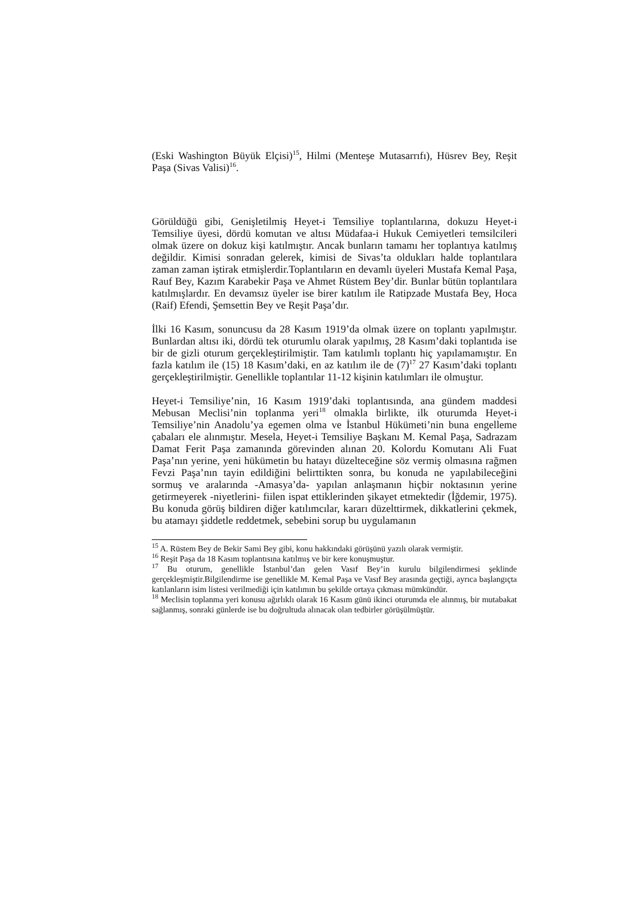(Eski Washington Büyük Elçisi)<sup>15</sup>, Hilmi (Menteşe Mutasarrıfı), Hüsrev Bey, Reşit Paşa (Sivas Valisi)<sup>16</sup>.
Görüldüğü gibi, Genişletilmiş Heyet-i Temsiliye toplantılarına, dokuzu Heyet-i Temsiliye üyesi, dördü komutan ve altısı Müdafaa-i Hukuk Cemiyetleri temsilcileri olmak üzere on dokuz kişi katılmıştır. Ancak bunların tamamı her toplantıya katılmış değildir. Kimisi sonradan gelerek, kimisi de Sivas’ta oldukları halde toplantılara zaman zaman iştirak etmişlerdir.Toplantıların en devamlı üyeleri Mustafa Kemal Paşa, Rauf Bey, Kazım Karabekir Paşa ve Ahmet Rüstem Bey’dir. Bunlar bütün toplantılara katılmışlardır. En devamsız üyeler ise birer katılım ile Ratipzade Mustafa Bey, Hoca (Raif) Efendi, Şemsettin Bey ve Reşit Paşa’dır.
İlki 16 Kasım, sonuncusu da 28 Kasım 1919’da olmak üzere on toplantı yapılmıştır. Bunlardan altısı iki, dördü tek oturumlu olarak yapılmış, 28 Kasım’daki toplantıda ise bir de gizli oturum gerçekleştirilmiştir. Tam katılımlı toplantı hiç yapılamamıştır. En fazla katılım ile (15) 18 Kasım’daki, en az katılım ile de (7)<sup>17</sup> 27 Kasım’daki toplantı gerçekleştirilmiştir. Genellikle toplantılar 11-12 kişinin katılımları ile olmuştur.
Heyet-i Temsiliye’nin, 16 Kasım 1919’daki toplantısında, ana gündem maddesi Mebusan Meclisi’nin toplanma yeri<sup>18</sup> olmakla birlikte, ilk oturumda Heyet-i Temsiliye’nin Anadolu’ya egemen olma ve İstanbul Hükümeti’nin buna engelleme çabaları ele alınmıştır. Mesela, Heyet-i Temsiliye Başkanı M. Kemal Paşa, Sadrazam Damat Ferit Paşa zamanında görevinden alınan 20. Kolordu Komutanı Ali Fuat Paşa’nın yerine, yeni hükümetin bu hatayı düzelteceğine söz vermiş olmasına rağmen Fevzi Paşa’nın tayin edildiğini belirttikten sonra, bu konuda ne yapılabileceğini sormuş ve aralarında -Amasya’da- yapılan anlaşmanın hiçbir noktasının yerine getirmeyerek -niyetlerini- fiilen ispat ettiklerinden şikayet etmektedir (İğdemir, 1975). Bu konuda görüş bildiren diğer katılımcılar, kararı düzelttirmek, dikkatlerini çekmek, bu atamayı şiddetle reddetmek, sebebini sorup bu uygulamanın
<sup>15</sup> A. Rüstem Bey de Bekir Sami Bey gibi, konu hakkındaki görüşünü yazılı olarak vermiştir.
<sup>16</sup> Reşit Paşa da 18 Kasım toplantısına katılmış ve bir kere konuşmuştur.
<sup>17</sup> Bu oturum, genellikle İstanbul’dan gelen Vasıf Bey’in kurulu bilgilendirmesi şeklinde gerçekleşmiştir.Bilgilendirme ise genellikle M. Kemal Paşa ve Vasıf Bey arasında geçtiği, ayrıca başlangıçta katılanların isim listesi verilmediği için katılımın bu şekilde ortaya çıkması mümkündür.
<sup>18</sup> Meclisin toplanma yeri konusu ağırlıklı olarak 16 Kasım günü ikinci oturumda ele alınmış, bir mutabakat sağlanmış, sonraki günlerde ise bu doğrultuda alınacak olan tedbirler görüşülmüştür.